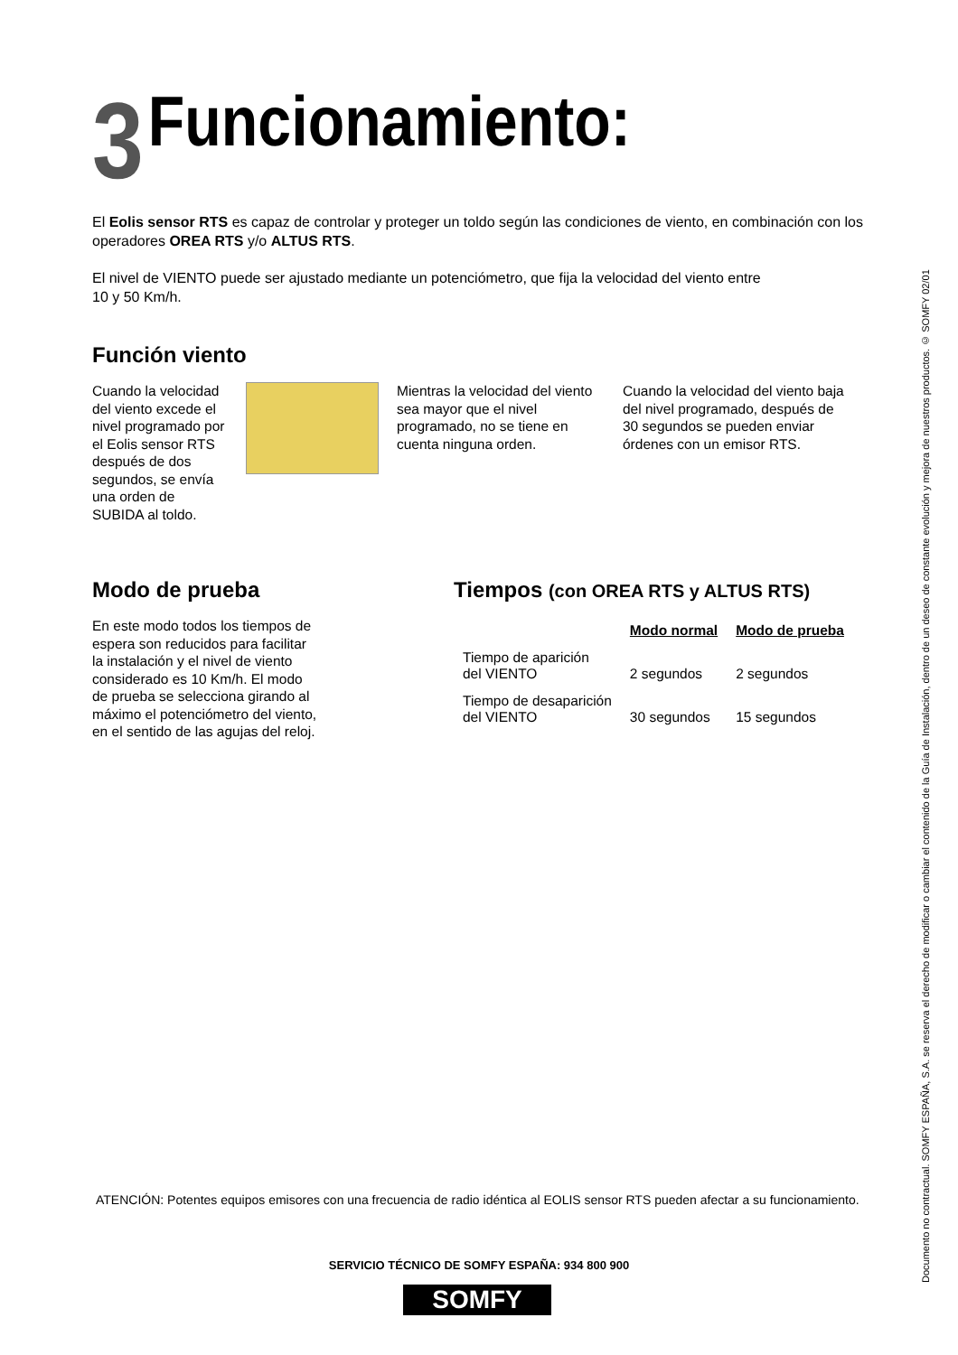3 Funcionamiento:
El Eolis sensor RTS es capaz de controlar y proteger un toldo según las condiciones de viento, en combinación con los operadores OREA RTS y/o ALTUS RTS.
El nivel de VIENTO puede ser ajustado mediante un potenciómetro, que fija la velocidad del viento entre 10 y 50 Km/h.
Función viento
Cuando la velocidad del viento excede el nivel programado por el Eolis sensor RTS después de dos segundos, se envía una orden de SUBIDA al toldo.
Mientras la velocidad del viento sea mayor que el nivel programado, no se tiene en cuenta ninguna orden.
Cuando la velocidad del viento baja del nivel programado, después de 30 segundos se pueden enviar órdenes con un emisor RTS.
Modo de prueba
En este modo todos los tiempos de espera son reducidos para facilitar la instalación y el nivel de viento considerado es 10 Km/h. El modo de prueba se selecciona girando al máximo el potenciómetro del viento, en el sentido de las agujas del reloj.
Tiempos (con OREA RTS y ALTUS RTS)
| | Modo normal | Modo de prueba |
| --- | --- | --- |
| Tiempo de aparición del VIENTO | 2 segundos | 2 segundos |
| Tiempo de desaparición del VIENTO | 30 segundos | 15 segundos |
Documento no contractual. SOMFY ESPAÑA, S.A. se reserva el derecho de modificar o cambiar el contenido de la Guía de Instalación, dentro de un deseo de constante evolución y mejora de nuestros productos. © SOMFY 02/01
ATENCIÓN: Potentes equipos emisores con una frecuencia de radio idéntica al EOLIS sensor RTS pueden afectar a su funcionamiento.
SERVICIO TÉCNICO DE SOMFY ESPAÑA: 934 800 900
SOMFY